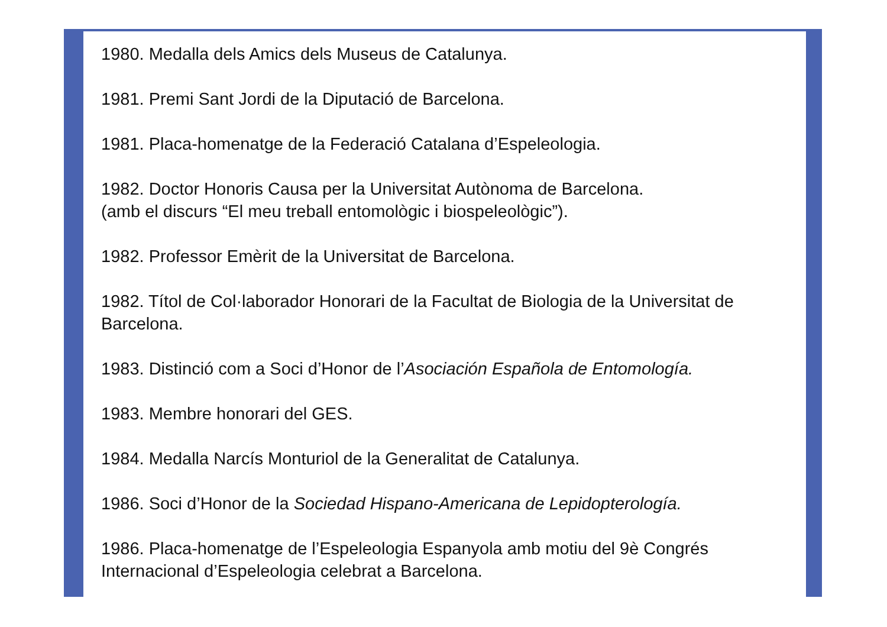1980. Medalla dels Amics dels Museus de Catalunya.
1981. Premi Sant Jordi de la Diputació de Barcelona.
1981. Placa-homenatge de la Federació Catalana d’Espeleologia.
1982. Doctor Honoris Causa per la Universitat Autònoma de Barcelona.
(amb el discurs “El meu treball entomològic i biospeleològic”).
1982. Professor Emèrit de la Universitat de Barcelona.
1982. Títol de Col·laborador Honorari de la Facultat de Biologia de la Universitat de Barcelona.
1983. Distinció com a Soci d’Honor de l’Asociación Española de Entomología.
1983. Membre honorari del GES.
1984. Medalla Narcís Monturiol de la Generalitat de Catalunya.
1986. Soci d’Honor de la Sociedad Hispano-Americana de Lepidopterología.
1986. Placa-homenatge de l’Espeleologia Espanyola amb motiu del 9è Congrés Internacional d’Espeleologia celebrat a Barcelona.